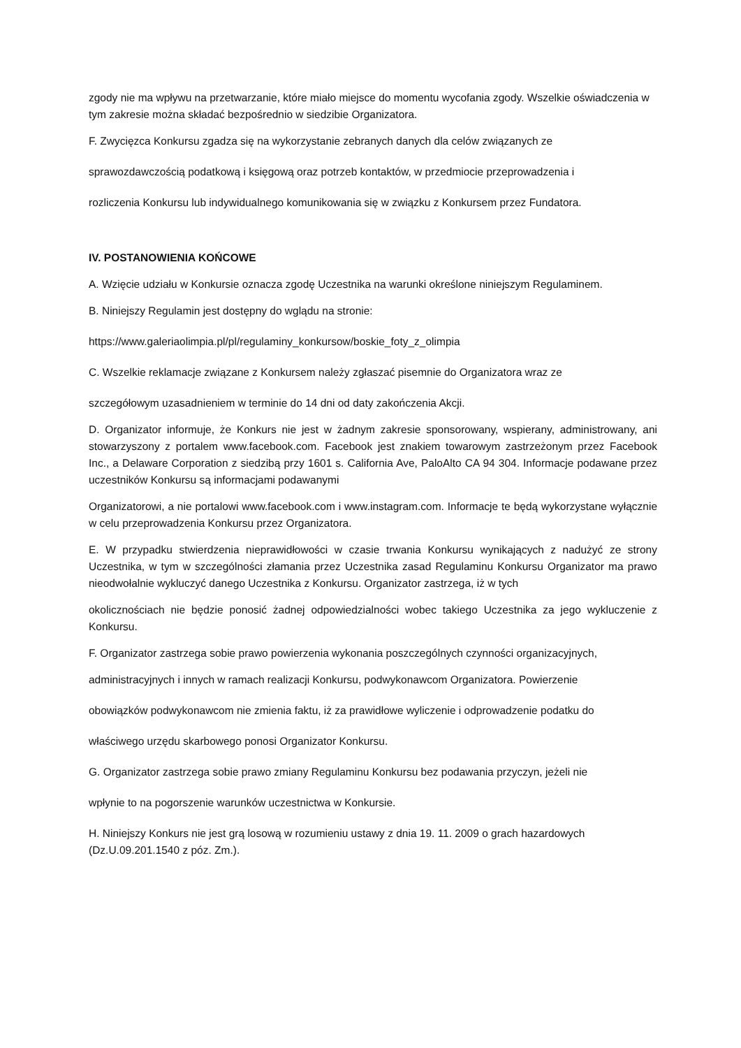zgody nie ma wpływu na przetwarzanie, które miało miejsce do momentu wycofania zgody. Wszelkie oświadczenia w tym zakresie można składać bezpośrednio w siedzibie Organizatora.
F. Zwycięzca Konkursu zgadza się na wykorzystanie zebranych danych dla celów związanych ze
sprawozdawczością podatkową i księgową oraz potrzeb kontaktów, w przedmiocie przeprowadzenia i
rozliczenia Konkursu lub indywidualnego komunikowania się w związku z Konkursem przez Fundatora.
IV. POSTANOWIENIA KOŃCOWE
A. Wzięcie udziału w Konkursie oznacza zgodę Uczestnika na warunki określone niniejszym Regulaminem.
B. Niniejszy Regulamin jest dostępny do wglądu na stronie:
https://www.galeriaolimpia.pl/pl/regulaminy_konkursow/boskie_foty_z_olimpia
C. Wszelkie reklamacje związane z Konkursem należy zgłaszać pisemnie do Organizatora wraz ze
szczegółowym uzasadnieniem w terminie do 14 dni od daty zakończenia Akcji.
D. Organizator informuje, że Konkurs nie jest w żadnym zakresie sponsorowany, wspierany, administrowany, ani stowarzyszony z portalem www.facebook.com. Facebook jest znakiem towarowym zastrzeżonym przez Facebook Inc., a Delaware Corporation z siedzibą przy 1601 s. California Ave, PaloAlto CA 94 304. Informacje podawane przez uczestników Konkursu są informacjami podawanymi
Organizatorowi, a nie portalowi www.facebook.com i www.instagram.com. Informacje te będą wykorzystane wyłącznie w celu przeprowadzenia Konkursu przez Organizatora.
E. W przypadku stwierdzenia nieprawidłowości w czasie trwania Konkursu wynikających z nadużyć ze strony Uczestnika, w tym w szczególności złamania przez Uczestnika zasad Regulaminu Konkursu Organizator ma prawo nieodwołalnie wykluczyć danego Uczestnika z Konkursu. Organizator zastrzega, iż w tych
okolicznościach nie będzie ponosić żadnej odpowiedzialności wobec takiego Uczestnika za jego wykluczenie z Konkursu.
F. Organizator zastrzega sobie prawo powierzenia wykonania poszczególnych czynności organizacyjnych,
administracyjnych i innych w ramach realizacji Konkursu, podwykonawcom Organizatora. Powierzenie
obowiązków podwykonawcom nie zmienia faktu, iż za prawidłowe wyliczenie i odprowadzenie podatku do
właściwego urzędu skarbowego ponosi Organizator Konkursu.
G. Organizator zastrzega sobie prawo zmiany Regulaminu Konkursu bez podawania przyczyn, jeżeli nie
wpłynie to na pogorszenie warunków uczestnictwa w Konkursie.
H. Niniejszy Konkurs nie jest grą losową w rozumieniu ustawy z dnia 19. 11. 2009 o grach hazardowych (Dz.U.09.201.1540 z póz. Zm.).